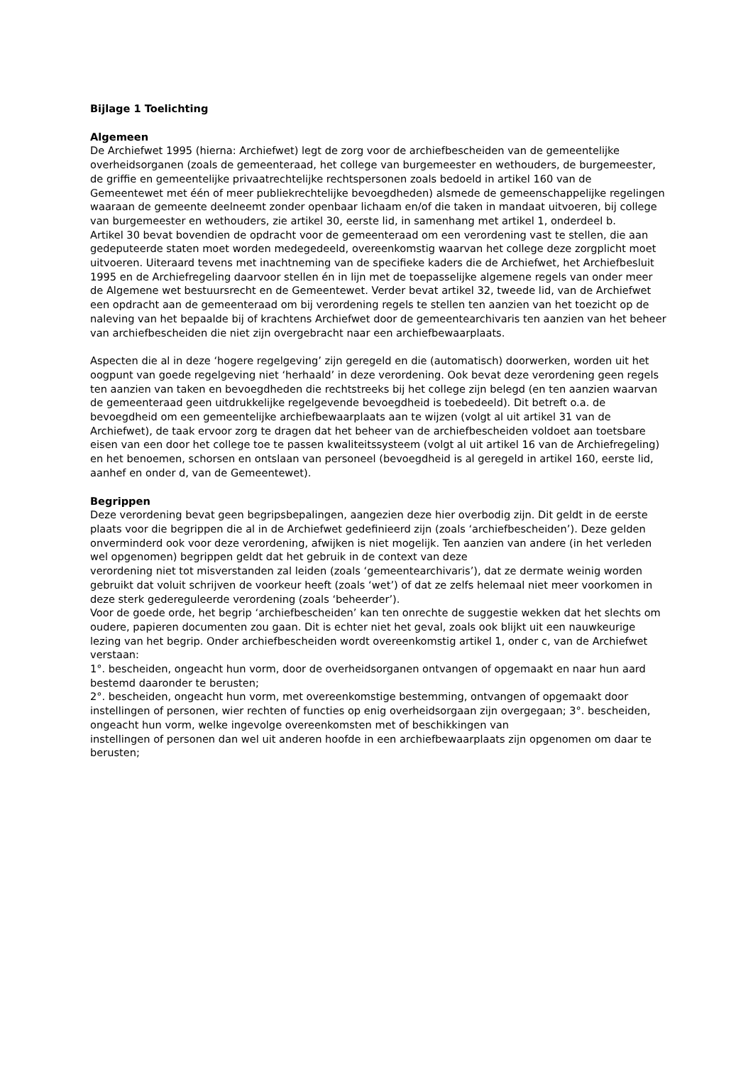Bijlage 1 Toelichting
Algemeen
De Archiefwet 1995 (hierna: Archiefwet) legt de zorg voor de archiefbescheiden van de gemeentelijke overheidsorganen (zoals de gemeenteraad, het college van burgemeester en wethouders, de burgemeester, de griffie en gemeentelijke privaatrechtelijke rechtspersonen zoals bedoeld in artikel 160 van de Gemeentewet met één of meer publiekrechtelijke bevoegdheden) alsmede de gemeenschappelijke regelingen waaraan de gemeente deelneemt zonder openbaar lichaam en/of die taken in mandaat uitvoeren, bij college van burgemeester en wethouders, zie artikel 30, eerste lid, in samenhang met artikel 1, onderdeel b.
Artikel 30 bevat bovendien de opdracht voor de gemeenteraad om een verordening vast te stellen, die aan gedeputeerde staten moet worden medegedeeld, overeenkomstig waarvan het college deze zorgplicht moet uitvoeren. Uiteraard tevens met inachtneming van de specifieke kaders die de Archiefwet, het Archiefbesluit 1995 en de Archiefregeling daarvoor stellen én in lijn met de toepasselijke algemene regels van onder meer de Algemene wet bestuursrecht en de Gemeentewet. Verder bevat artikel 32, tweede lid, van de Archiefwet een opdracht aan de gemeenteraad om bij verordening regels te stellen ten aanzien van het toezicht op de naleving van het bepaalde bij of krachtens Archiefwet door de gemeentearchivaris ten aanzien van het beheer van archiefbescheiden die niet zijn overgebracht naar een archiefbewaarplaats.
Aspecten die al in deze ‘hogere regelgeving’ zijn geregeld en die (automatisch) doorwerken, worden uit het oogpunt van goede regelgeving niet ‘herhaald’ in deze verordening. Ook bevat deze verordening geen regels ten aanzien van taken en bevoegdheden die rechtstreeks bij het college zijn belegd (en ten aanzien waarvan de gemeenteraad geen uitdrukkelijke regelgevende bevoegdheid is toebedeeld). Dit betreft o.a. de bevoegdheid om een gemeentelijke archiefbewaarplaats aan te wijzen (volgt al uit artikel 31 van de Archiefwet), de taak ervoor zorg te dragen dat het beheer van de archiefbescheiden voldoet aan toetsbare eisen van een door het college toe te passen kwaliteitssysteem (volgt al uit artikel 16 van de Archiefregeling) en het benoemen, schorsen en ontslaan van personeel (bevoegdheid is al geregeld in artikel 160, eerste lid, aanhef en onder d, van de Gemeentewet).
Begrippen
Deze verordening bevat geen begripsbepalingen, aangezien deze hier overbodig zijn. Dit geldt in de eerste plaats voor die begrippen die al in de Archiefwet gedefinieerd zijn (zoals ‘archiefbescheiden’). Deze gelden onverminderd ook voor deze verordening, afwijken is niet mogelijk. Ten aanzien van andere (in het verleden wel opgenomen) begrippen geldt dat het gebruik in de context van deze
verordening niet tot misverstanden zal leiden (zoals ‘gemeentearchivaris’), dat ze dermate weinig worden gebruikt dat voluit schrijven de voorkeur heeft (zoals ‘wet’) of dat ze zelfs helemaal niet meer voorkomen in deze sterk gedereguleerde verordening (zoals ‘beheerder’).
Voor de goede orde, het begrip ‘archiefbescheiden’ kan ten onrechte de suggestie wekken dat het slechts om oudere, papieren documenten zou gaan. Dit is echter niet het geval, zoals ook blijkt uit een nauwkeurige lezing van het begrip. Onder archiefbescheiden wordt overeenkomstig artikel 1, onder c, van de Archiefwet verstaan:
1°. bescheiden, ongeacht hun vorm, door de overheidsorganen ontvangen of opgemaakt en naar hun aard bestemd daaronder te berusten;
2°. bescheiden, ongeacht hun vorm, met overeenkomstige bestemming, ontvangen of opgemaakt door instellingen of personen, wier rechten of functies op enig overheidsorgaan zijn overgegaan; 3°. bescheiden, ongeacht hun vorm, welke ingevolge overeenkomsten met of beschikkingen van
instellingen of personen dan wel uit anderen hoofde in een archiefbewaarplaats zijn opgenomen om daar te berusten;